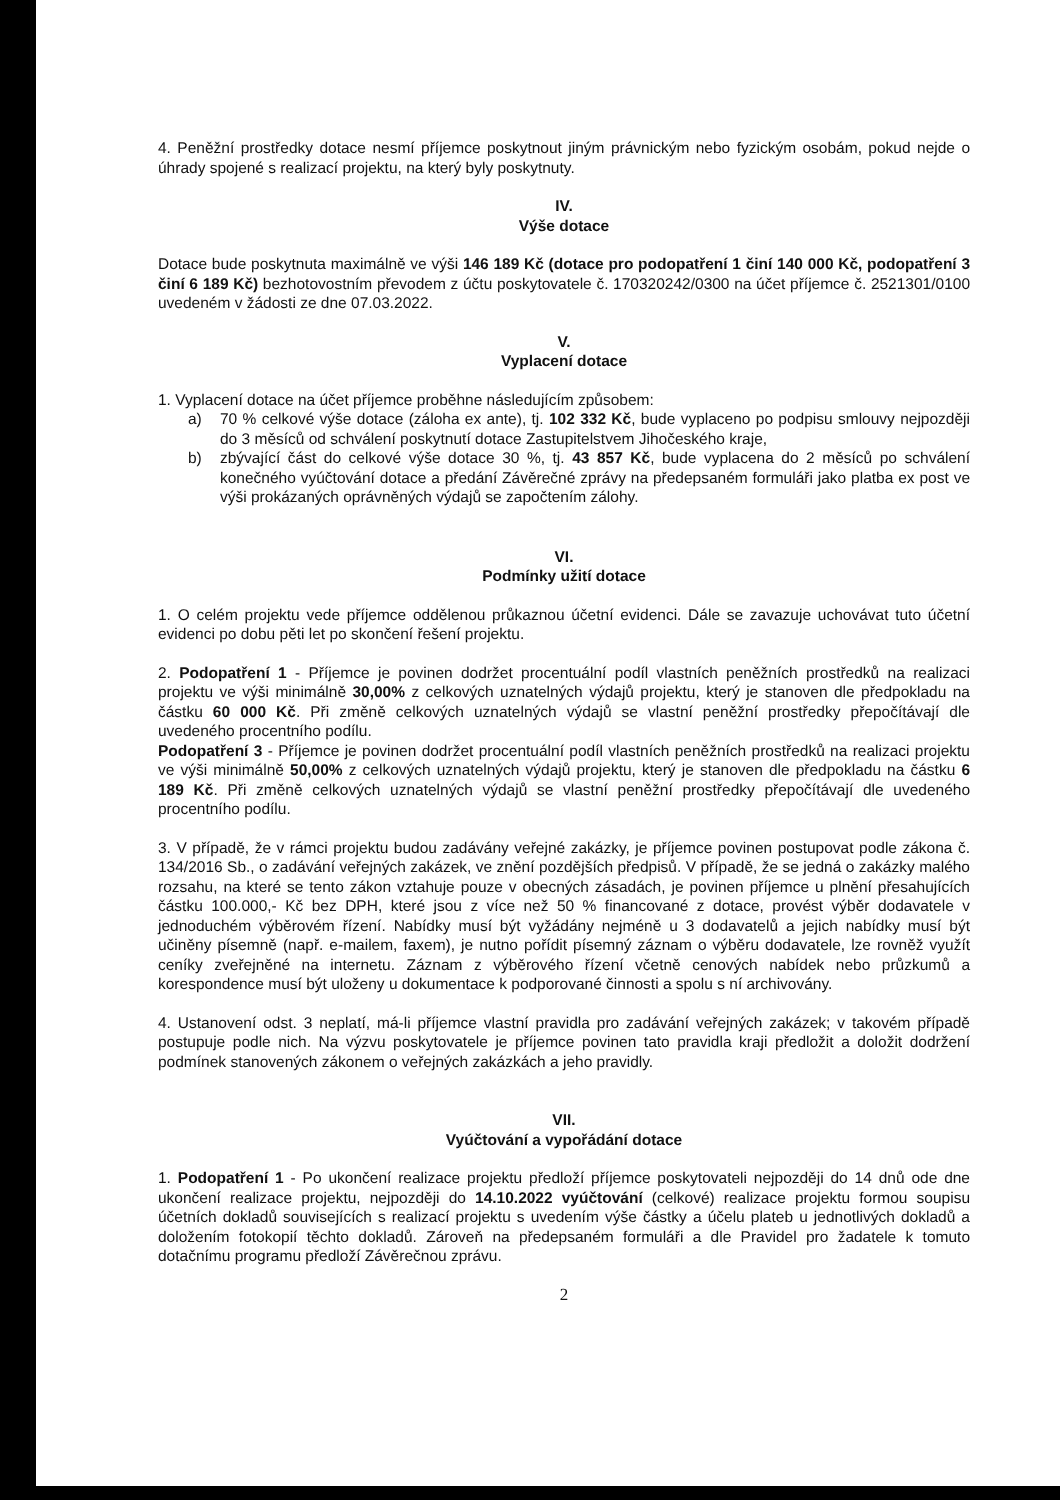4. Peněžní prostředky dotace nesmí příjemce poskytnout jiným právnickým nebo fyzickým osobám, pokud nejde o úhrady spojené s realizací projektu, na který byly poskytnuty.
IV.
Výše dotace
Dotace bude poskytnuta maximálně ve výši 146 189 Kč (dotace pro podopatření 1 činí 140 000 Kč, podopatření 3 činí 6 189 Kč) bezhotovostním převodem z účtu poskytovatele č. 170320242/0300 na účet příjemce č. 2521301/0100 uvedeném v žádosti ze dne 07.03.2022.
V.
Vyplacení dotace
1. Vyplacení dotace na účet příjemce proběhne následujícím způsobem:
a) 70 % celkové výše dotace (záloha ex ante), tj. 102 332 Kč, bude vyplaceno po podpisu smlouvy nejpozději do 3 měsíců od schválení poskytnutí dotace Zastupitelstvem Jihočeského kraje,
b) zbývající část do celkové výše dotace 30 %, tj. 43 857 Kč, bude vyplacena do 2 měsíců po schválení konečného vyúčtování dotace a předání Závěrečné zprávy na předepsaném formuláři jako platba ex post ve výši prokázaných oprávněných výdajů se započtením zálohy.
VI.
Podmínky užití dotace
1. O celém projektu vede příjemce oddělenou průkaznou účetní evidenci. Dále se zavazuje uchovávat tuto účetní evidenci po dobu pěti let po skončení řešení projektu.
2. Podopatření 1 - Příjemce je povinen dodržet procentuální podíl vlastních peněžních prostředků na realizaci projektu ve výši minimálně 30,00% z celkových uznatelných výdajů projektu, který je stanoven dle předpokladu na částku 60 000 Kč. Při změně celkových uznatelných výdajů se vlastní peněžní prostředky přepočítávají dle uvedeného procentního podílu.
Podopatření 3 - Příjemce je povinen dodržet procentuální podíl vlastních peněžních prostředků na realizaci projektu ve výši minimálně 50,00% z celkových uznatelných výdajů projektu, který je stanoven dle předpokladu na částku 6 189 Kč. Při změně celkových uznatelných výdajů se vlastní peněžní prostředky přepočítávají dle uvedeného procentního podílu.
3. V případě, že v rámci projektu budou zadávány veřejné zakázky, je příjemce povinen postupovat podle zákona č. 134/2016 Sb., o zadávání veřejných zakázek, ve znění pozdějších předpisů. V případě, že se jedná o zakázky malého rozsahu, na které se tento zákon vztahuje pouze v obecných zásadách, je povinen příjemce u plnění přesahujících částku 100.000,- Kč bez DPH, které jsou z více než 50 % financované z dotace, provést výběr dodavatele v jednoduchém výběrovém řízení. Nabídky musí být vyžádány nejméně u 3 dodavatelů a jejich nabídky musí být učiněny písemně (např. e-mailem, faxem), je nutno pořídit písemný záznam o výběru dodavatele, lze rovněž využít ceníky zveřejněné na internetu. Záznam z výběrového řízení včetně cenových nabídek nebo průzkumů a korespondence musí být uloženy u dokumentace k podporované činnosti a spolu s ní archivovány.
4. Ustanovení odst. 3 neplatí, má-li příjemce vlastní pravidla pro zadávání veřejných zakázek; v takovém případě postupuje podle nich. Na výzvu poskytovatele je příjemce povinen tato pravidla kraji předložit a doložit dodržení podmínek stanovených zákonem o veřejných zakázkách a jeho pravidly.
VII.
Vyúčtování a vypořádání dotace
1. Podopatření 1 - Po ukončení realizace projektu předloží příjemce poskytovateli nejpozději do 14 dnů ode dne ukončení realizace projektu, nejpozději do 14.10.2022 vyúčtování (celkové) realizace projektu formou soupisu účetních dokladů souvisejících s realizací projektu s uvedením výše částky a účelu plateb u jednotlivých dokladů a doložením fotokopií těchto dokladů. Zároveň na předepsaném formuláři a dle Pravidel pro žadatele k tomuto dotačnímu programu předloží Závěrečnou zprávu.
2